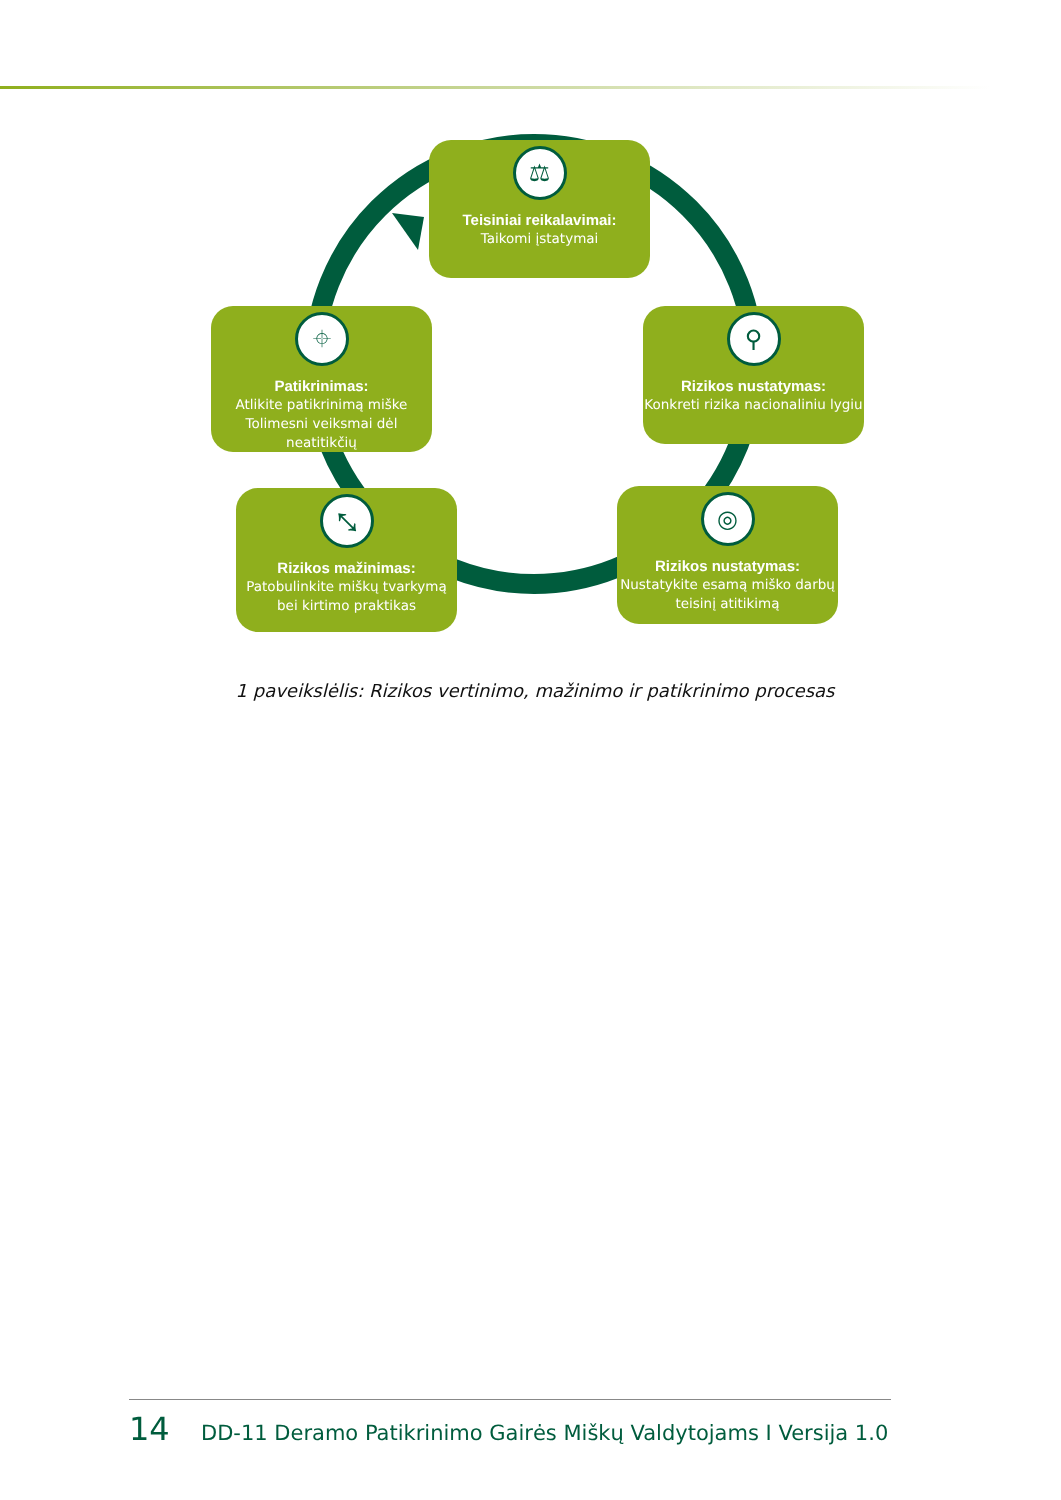⚖
Teisiniai reikalavimai:
Taikomi įstatymai
⌖
Patikrinimas:
Atlikite patikrinimą miške Tolimesni veiksmai dėl neatitikčių
⚲
Rizikos nustatymas:
Konkreti rizika nacionaliniu lygiu
⤡
Rizikos mažinimas:
Patobulinkite miškų tvarkymą bei kirtimo praktikas
◎
Rizikos nustatymas:
Nustatykite esamą miško darbų teisinį atitikimą
1 paveikslėlis: Rizikos vertinimo, mažinimo ir patikrinimo procesas
14 DD-11 Deramo Patikrinimo Gairės Miškų Valdytojams I Versija 1.0